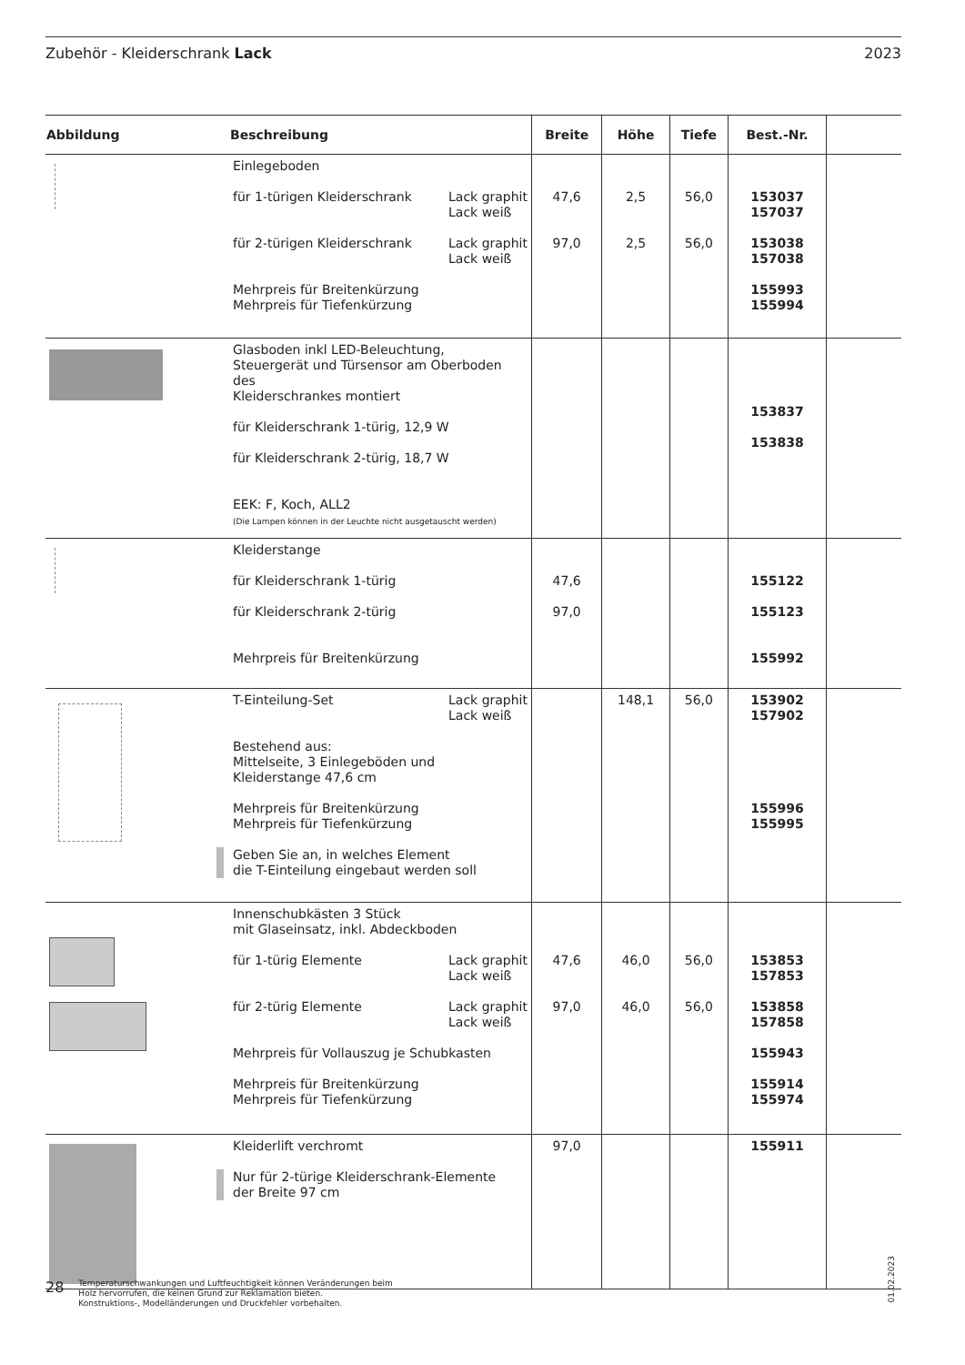Zubehör - Kleiderschrank Lack 2023
| Abbildung | Beschreibung | Breite | Höhe | Tiefe | Best.-Nr. | |
| --- | --- | --- | --- | --- | --- | --- |
| | Einlegeboden für 1-türigen Kleiderschrank Lack graphit Lack weiß für 2-türigen Kleiderschrank Lack graphit Lack weiß Mehrpreis für Breitenkürzung Mehrpreis für Tiefenkürzung | 47,6 97,0 | 2,5 2,5 | 56,0 56,0 | 153037 157037 153038 157038 155993 155994 | |
| | Glasboden inkl LED-Beleuchtung, Steuergerät und Türsensor am Oberboden des Kleiderschrankes montiert für Kleiderschrank 1-türig, 12,9 W für Kleiderschrank 2-türig, 18,7 W EEK: F, Koch, ALL2 (Die Lampen können in der Leuchte nicht ausgetauscht werden) | | | | 153837 153838 | |
| | Kleiderstange für Kleiderschrank 1-türig für Kleiderschrank 2-türig Mehrpreis für Breitenkürzung | 47,6 97,0 | | | 155122 155123 155992 | |
| | T-Einteilung-Set Lack graphit Lack weiß Bestehend aus: Mittelseite, 3 Einlegeböden und Kleiderstange 47,6 cm Mehrpreis für Breitenkürzung Mehrpreis für Tiefenkürzung Geben Sie an, in welches Element die T-Einteilung eingebaut werden soll | | 148,1 | 56,0 | 153902 157902 155996 155995 | |
| | Innenschubkästen 3 Stück mit Glaseinsatz, inkl. Abdeckboden für 1-türig Elemente Lack graphit Lack weiß für 2-türig Elemente Lack graphit Lack weiß Mehrpreis für Vollauszug je Schubkasten Mehrpreis für Breitenkürzung Mehrpreis für Tiefenkürzung | 47,6 97,0 | 46,0 46,0 | 56,0 56,0 | 153853 157853 153858 157858 155943 155914 155974 | |
| | Kleiderlift verchromt Nur für 2-türige Kleiderschrank-Elemente der Breite 97 cm | 97,0 | | | 155911 | |
01.02.2023
28
Temperaturschwankungen und Luftfeuchtigkeit können Veränderungen beim
Holz hervorrufen, die keinen Grund zur Reklamation bieten.
Konstruktions-, Modelländerungen und Druckfehler vorbehalten.